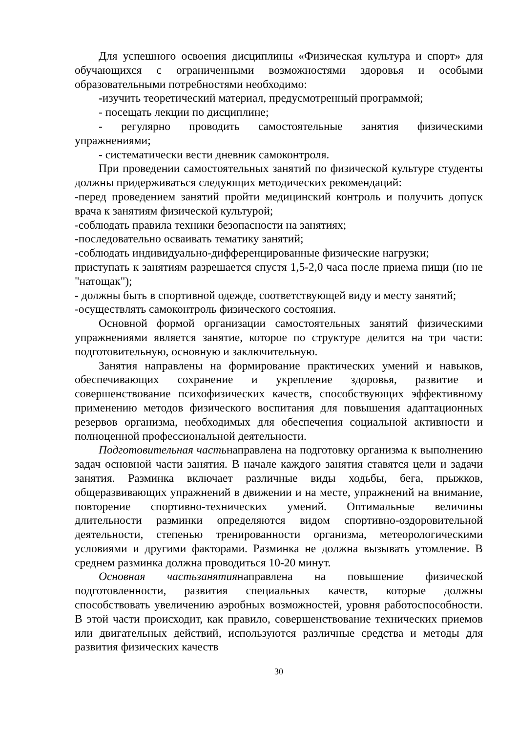Для успешного освоения дисциплины «Физическая культура и спорт» для обучающихся с ограниченными возможностями здоровья и особыми образовательными потребностями необходимо:
-изучить теоретический материал, предусмотренный программой;
- посещать лекции по дисциплине;
- регулярно проводить самостоятельные занятия физическими упражнениями;
- систематически вести дневник самоконтроля.
При проведении самостоятельных занятий по физической культуре студенты должны придерживаться следующих методических рекомендаций:
-перед проведением занятий пройти медицинский контроль и получить допуск врача к занятиям физической культурой;
-соблюдать правила техники безопасности на занятиях;
-последовательно осваивать тематику занятий;
-соблюдать индивидуально-дифференцированные физические нагрузки;
приступать к занятиям разрешается спустя 1,5-2,0 часа после приема пищи (но не "натощак");
- должны быть в спортивной одежде, соответствующей виду и месту занятий;
-осуществлять самоконтроль физического состояния.
Основной формой организации самостоятельных занятий физическими упражнениями является занятие, которое по структуре делится на три части: подготовительную, основную и заключительную.
Занятия направлены на формирование практических умений и навыков, обеспечивающих сохранение и укрепление здоровья, развитие и совершенствование психофизических качеств, способствующих эффективному применению методов физического воспитания для повышения адаптационных резервов организма, необходимых для обеспечения социальной активности и полноценной профессиональной деятельности.
Подготовительная частьнаправлена на подготовку организма к выполнению задач основной части занятия. В начале каждого занятия ставятся цели и задачи занятия. Разминка включает различные виды ходьбы, бега, прыжков, общеразвивающих упражнений в движении и на месте, упражнений на внимание, повторение спортивно-технических умений. Оптимальные величины длительности разминки определяются видом спортивно-оздоровительной деятельности, степенью тренированности организма, метеорологическими условиями и другими факторами. Разминка не должна вызывать утомление. В среднем разминка должна проводиться 10-20 минут.
Основная частьзанятиянаправлена на повышение физической подготовленности, развития специальных качеств, которые должны способствовать увеличению аэробных возможностей, уровня работоспособности. В этой части происходит, как правило, совершенствование технических приемов или двигательных действий, используются различные средства и методы для развития физических качеств
30